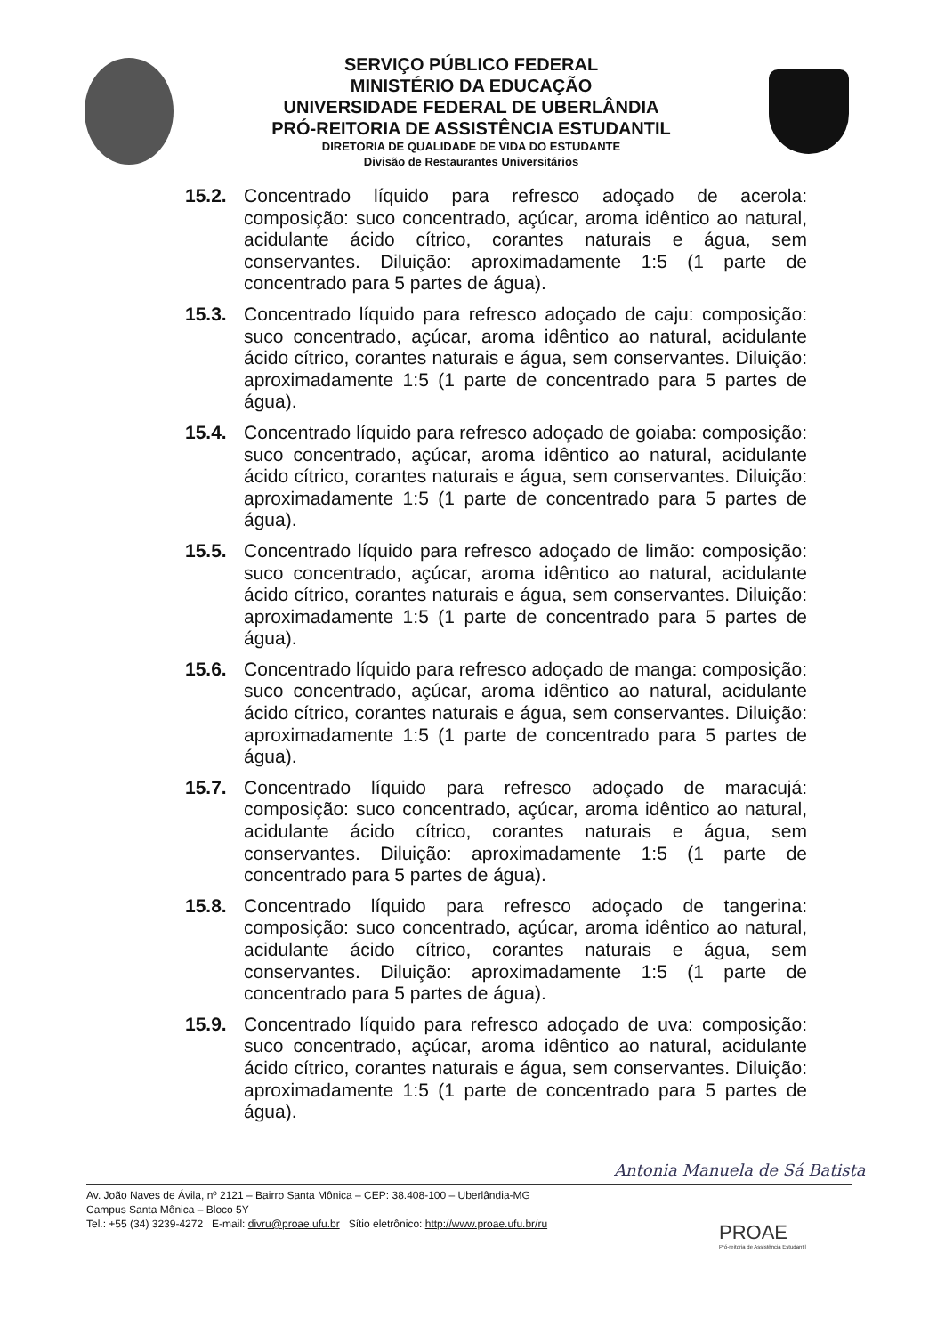SERVIÇO PÚBLICO FEDERAL
MINISTÉRIO DA EDUCAÇÃO
UNIVERSIDADE FEDERAL DE UBERLÂNDIA
PRÓ-REITORIA DE ASSISTÊNCIA ESTUDANTIL
DIRETORIA DE QUALIDADE DE VIDA DO ESTUDANTE
Divisão de Restaurantes Universitários
15.2. Concentrado líquido para refresco adoçado de acerola: composição: suco concentrado, açúcar, aroma idêntico ao natural, acidulante ácido cítrico, corantes naturais e água, sem conservantes. Diluição: aproximadamente 1:5 (1 parte de concentrado para 5 partes de água).
15.3. Concentrado líquido para refresco adoçado de caju: composição: suco concentrado, açúcar, aroma idêntico ao natural, acidulante ácido cítrico, corantes naturais e água, sem conservantes. Diluição: aproximadamente 1:5 (1 parte de concentrado para 5 partes de água).
15.4. Concentrado líquido para refresco adoçado de goiaba: composição: suco concentrado, açúcar, aroma idêntico ao natural, acidulante ácido cítrico, corantes naturais e água, sem conservantes. Diluição: aproximadamente 1:5 (1 parte de concentrado para 5 partes de água).
15.5. Concentrado líquido para refresco adoçado de limão: composição: suco concentrado, açúcar, aroma idêntico ao natural, acidulante ácido cítrico, corantes naturais e água, sem conservantes. Diluição: aproximadamente 1:5 (1 parte de concentrado para 5 partes de água).
15.6. Concentrado líquido para refresco adoçado de manga: composição: suco concentrado, açúcar, aroma idêntico ao natural, acidulante ácido cítrico, corantes naturais e água, sem conservantes. Diluição: aproximadamente 1:5 (1 parte de concentrado para 5 partes de água).
15.7. Concentrado líquido para refresco adoçado de maracujá: composição: suco concentrado, açúcar, aroma idêntico ao natural, acidulante ácido cítrico, corantes naturais e água, sem conservantes. Diluição: aproximadamente 1:5 (1 parte de concentrado para 5 partes de água).
15.8. Concentrado líquido para refresco adoçado de tangerina: composição: suco concentrado, açúcar, aroma idêntico ao natural, acidulante ácido cítrico, corantes naturais e água, sem conservantes. Diluição: aproximadamente 1:5 (1 parte de concentrado para 5 partes de água).
15.9. Concentrado líquido para refresco adoçado de uva: composição: suco concentrado, açúcar, aroma idêntico ao natural, acidulante ácido cítrico, corantes naturais e água, sem conservantes. Diluição: aproximadamente 1:5 (1 parte de concentrado para 5 partes de água).
Antonia Manuela de Sá Batista
Av. João Naves de Ávila, nº 2121 – Bairro Santa Mônica – CEP: 38.408-100 – Uberlândia-MG
Campus Santa Mônica – Bloco 5Y
Tel.: +55 (34) 3239-4272 E-mail: divru@proae.ufu.br Sítio eletrônico: http://www.proae.ufu.br/ru
PROAE
Pró-reitoria de Assistência Estudantil